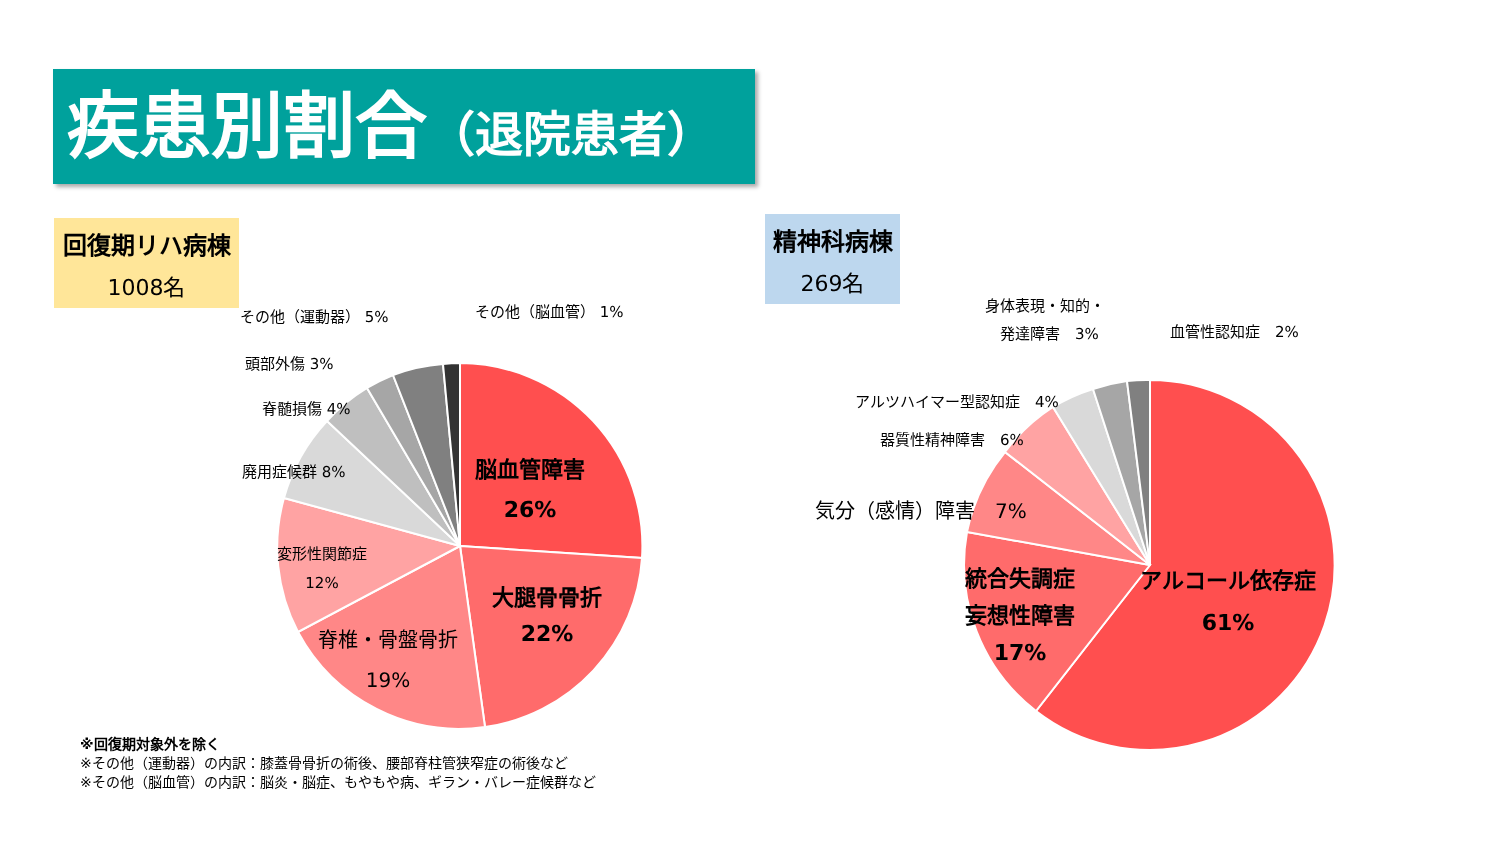疾患別割合（退院患者）
回復期リハ病棟
1008名
精神科病棟
269名
その他（運動器） 5% その他（脳血管） 1%
頭部外傷 3%
脊髄損傷 4%
廃用症候群 8%
変形性関節症
12%
脊椎・骨盤骨折
19%
脳血管障害
26%
大腿骨骨折
22%
身体表現・知的・
　発達障害　3%
血管性認知症　2%
アルツハイマー型認知症　4%
器質性精神障害　6%
気分（感情）障害　7%
統合失調症
妄想性障害
17%
アルコール依存症
61%
※回復期対象外を除く
※その他（運動器）の内訳：膝蓋骨骨折の術後、腰部脊柱管狭窄症の術後など
※その他（脳血管）の内訳：脳炎・脳症、もやもや病、ギラン・バレー症候群など